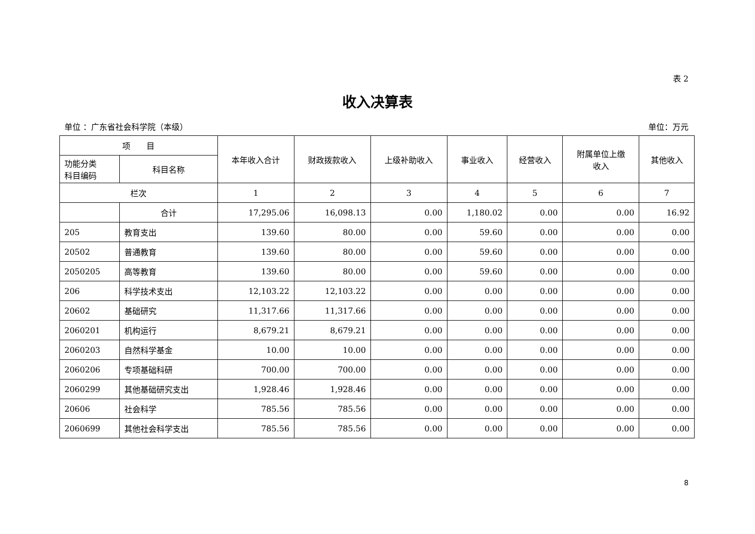表 2
收入决算表
单位 ：广东省社会科学院（本级） 单位：万元
| 项 目 | | 本年收入合计 | 财政拨款收入 | 上级补助收入 | 事业收入 | 经营收入 | 附属单位上缴 收入 | 其他收入 |
| --- | --- | --- | --- | --- | --- | --- | --- | --- |
| 功能分类 科目编码 | 科目名称 | | | | | | | |
| 栏次 | | 1 | 2 | 3 | 4 | 5 | 6 | 7 |
| | 合计 | 17,295.06 | 16,098.13 | 0.00 | 1,180.02 | 0.00 | 0.00 | 16.92 |
| 205 | 教育支出 | 139.60 | 80.00 | 0.00 | 59.60 | 0.00 | 0.00 | 0.00 |
| 20502 | 普通教育 | 139.60 | 80.00 | 0.00 | 59.60 | 0.00 | 0.00 | 0.00 |
| 2050205 | 高等教育 | 139.60 | 80.00 | 0.00 | 59.60 | 0.00 | 0.00 | 0.00 |
| 206 | 科学技术支出 | 12,103.22 | 12,103.22 | 0.00 | 0.00 | 0.00 | 0.00 | 0.00 |
| 20602 | 基础研究 | 11,317.66 | 11,317.66 | 0.00 | 0.00 | 0.00 | 0.00 | 0.00 |
| 2060201 | 机构运行 | 8,679.21 | 8,679.21 | 0.00 | 0.00 | 0.00 | 0.00 | 0.00 |
| 2060203 | 自然科学基金 | 10.00 | 10.00 | 0.00 | 0.00 | 0.00 | 0.00 | 0.00 |
| 2060206 | 专项基础科研 | 700.00 | 700.00 | 0.00 | 0.00 | 0.00 | 0.00 | 0.00 |
| 2060299 | 其他基础研究支出 | 1,928.46 | 1,928.46 | 0.00 | 0.00 | 0.00 | 0.00 | 0.00 |
| 20606 | 社会科学 | 785.56 | 785.56 | 0.00 | 0.00 | 0.00 | 0.00 | 0.00 |
| 2060699 | 其他社会科学支出 | 785.56 | 785.56 | 0.00 | 0.00 | 0.00 | 0.00 | 0.00 |
8